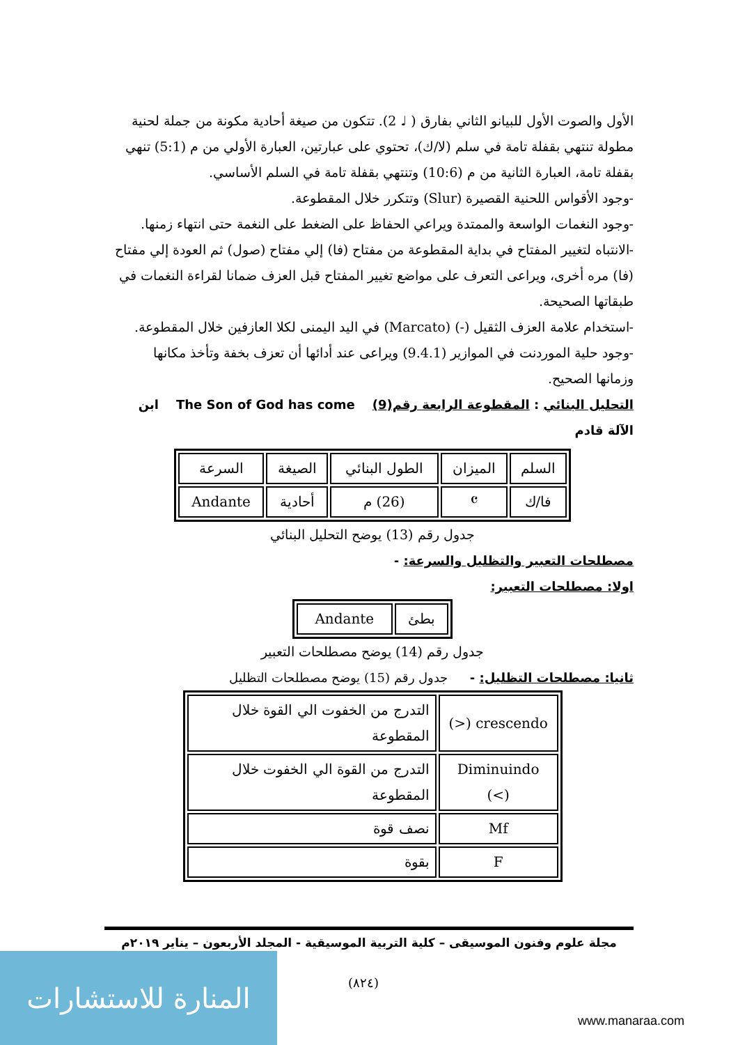الأول والصوت الأول للبيانو الثاني بفارق ( ♩ 2). تتكون من صيغة أحادية مكونة من جملة لحنية مطولة تنتهي بقفلة تامة في سلم (لا/ك)، تحتوي على عبارتين، العبارة الأولي من م (5:1) تنهي بقفلة تامة، العبارة الثانية من م (10:6) وتنتهي بقفلة تامة في السلم الأساسي.
-وجود الأقواس اللحنية القصيرة (Slur) وتتكرر خلال المقطوعة.
-وجود النغمات الواسعة والممتدة ويراعي الحفاظ على الضغط على النغمة حتى انتهاء زمنها.
-الانتباه لتغيير المفتاح في بداية المقطوعة من مفتاح (فا) إلي مفتاح (صول) ثم العودة إلي مفتاح (فا) مره أخرى، ويراعى التعرف على مواضع تغيير المفتاح قبل العزف ضمانا لقراءة النغمات في طبقاتها الصحيحة.
-استخدام علامة العزف الثقيل (-) (Marcato) في اليد اليمنى لكلا العازفين خلال المقطوعة.
-وجود حلية الموردنت في الموازير (9.4.1) ويراعى عند أدائها أن تعزف بخفة وتأخذ مكانها وزمانها الصحيح.
التحليل البنائي : المقطوعة الرابعة رقم(9) The Son of God has come ابن الآلة قادم
| السلم | الميزان | الطول البنائي | الصيغة | السرعة |
| فا/ك | 𝄴 | (26) م | أحادية | Andante |
جدول رقم (13) يوضح التحليل البنائي
مصطلحات التعبير والتظليل والسرعة: -
اولا: مصطلحات التعبير:
| بطئ | Andante |
جدول رقم (14) يوضح مصطلحات التعبير
ثانيا: مصطلحات التظليل: - جدول رقم (15) يوضح مصطلحات التظليل
| crescendo (<) | التدرج من الخفوت الي القوة خلال المقطوعة |
| Diminuindo (>) | التدرج من القوة الي الخفوت خلال المقطوعة |
| Mf | نصف قوة |
| F | بقوة |
مجلة علوم وفنون الموسيقى – كلية التربية الموسيقية - المجلد الأربعون – يناير ٢٠١٩م
(٨٢٤)
المنارة للاستشارات
www.manaraa.com